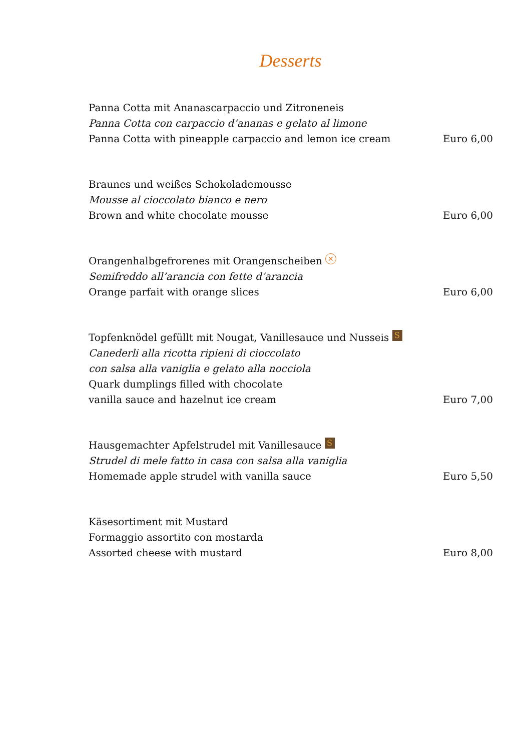Desserts
Panna Cotta mit Ananascarpaccio und Zitroneneis
Panna Cotta con carpaccio d’ananas e gelato al limone
Panna Cotta with pineapple carpaccio and lemon ice cream Euro 6,00
Braunes und weißes Schokolademousse
Mousse al cioccolato bianco e nero
Brown and white chocolate mousse Euro 6,00
Orangenhalbgefrorenes mit Orangenscheiben ✕
Semifreddo all’arancia con fette d’arancia
Orange parfait with orange slices Euro 6,00
Topfenknödel gefüllt mit Nougat, Vanillesauce und Nusseis S
Canederli alla ricotta ripieni di cioccolato
con salsa alla vaniglia e gelato alla nocciola
Quark dumplings filled with chocolate
vanilla sauce and hazelnut ice cream Euro 7,00
Hausgemachter Apfelstrudel mit Vanillesauce S
Strudel di mele fatto in casa con salsa alla vaniglia
Homemade apple strudel with vanilla sauce Euro 5,50
Käsesortiment mit Mustard
Formaggio assortito con mostarda
Assorted cheese with mustard Euro 8,00